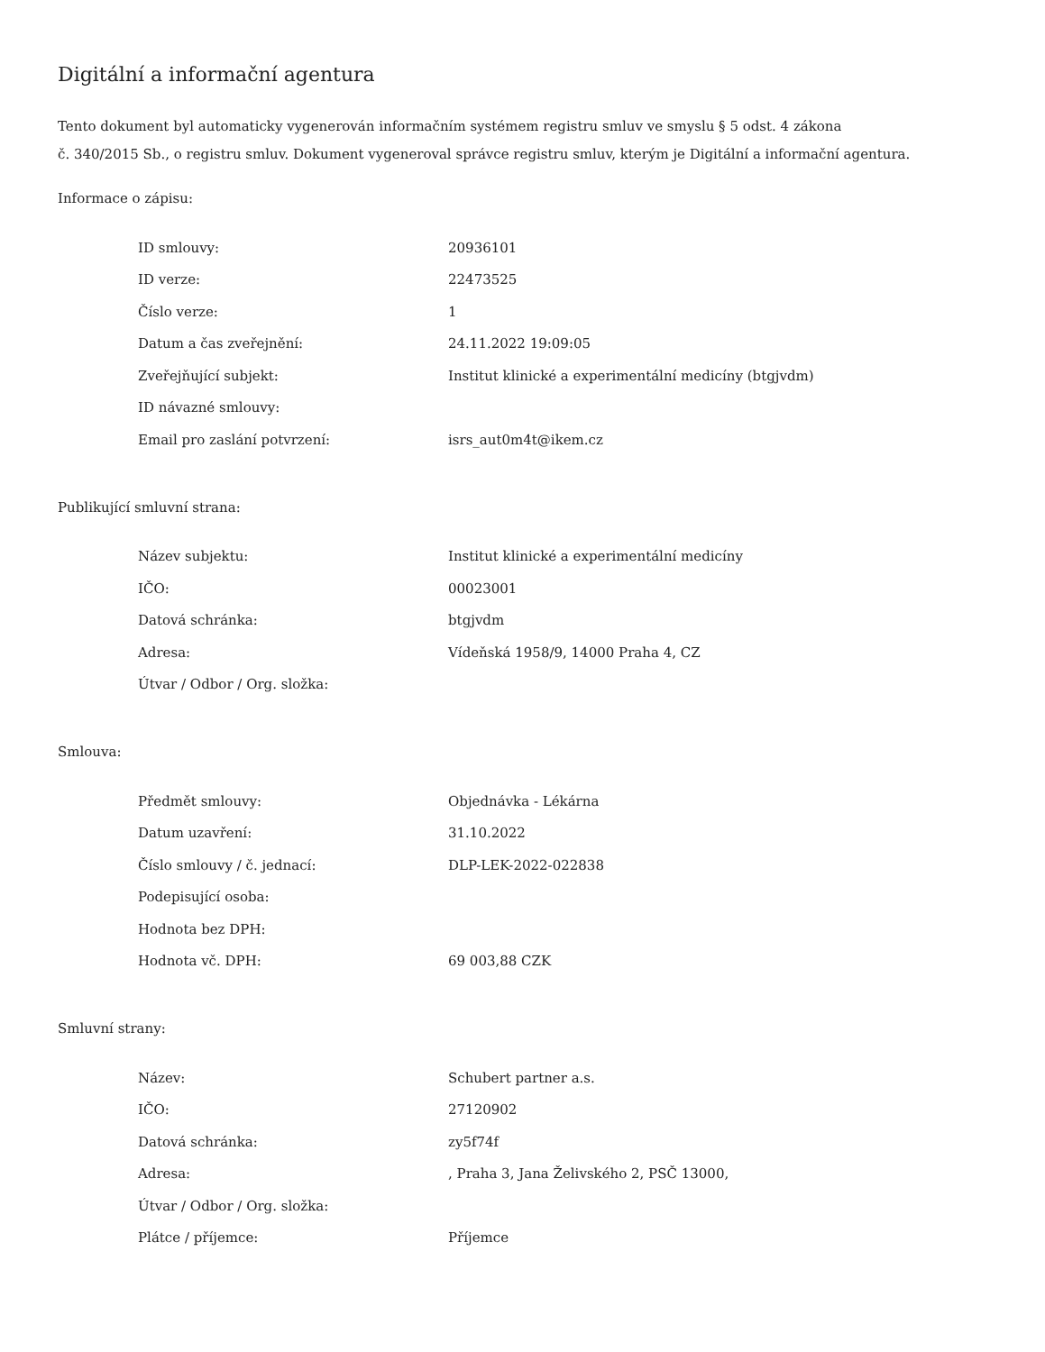Digitální a informační agentura
Tento dokument byl automaticky vygenerován informačním systémem registru smluv ve smyslu § 5 odst. 4 zákona
č. 340/2015 Sb., o registru smluv. Dokument vygeneroval správce registru smluv, kterým je Digitální a informační agentura.
Informace o zápisu:
| ID smlouvy: | 20936101 |
| ID verze: | 22473525 |
| Číslo verze: | 1 |
| Datum a čas zveřejnění: | 24.11.2022 19:09:05 |
| Zveřejňující subjekt: | Institut klinické a experimentální medicíny (btgjvdm) |
| ID návazné smlouvy: | |
| Email pro zaslání potvrzení: | isrs_aut0m4t@ikem.cz |
Publikující smluvní strana:
| Název subjektu: | Institut klinické a experimentální medicíny |
| IČO: | 00023001 |
| Datová schránka: | btgjvdm |
| Adresa: | Vídeňská 1958/9, 14000 Praha 4, CZ |
| Útvar / Odbor / Org. složka: | |
Smlouva:
| Předmět smlouvy: | Objednávka - Lékárna |
| Datum uzavření: | 31.10.2022 |
| Číslo smlouvy / č. jednací: | DLP-LEK-2022-022838 |
| Podepisující osoba: | |
| Hodnota bez DPH: | |
| Hodnota vč. DPH: | 69 003,88 CZK |
Smluvní strany:
| Název: | Schubert partner a.s. |
| IČO: | 27120902 |
| Datová schránka: | zy5f74f |
| Adresa: | , Praha 3, Jana Želivského 2, PSČ 13000, |
| Útvar / Odbor / Org. složka: | |
| Plátce / příjemce: | Příjemce |